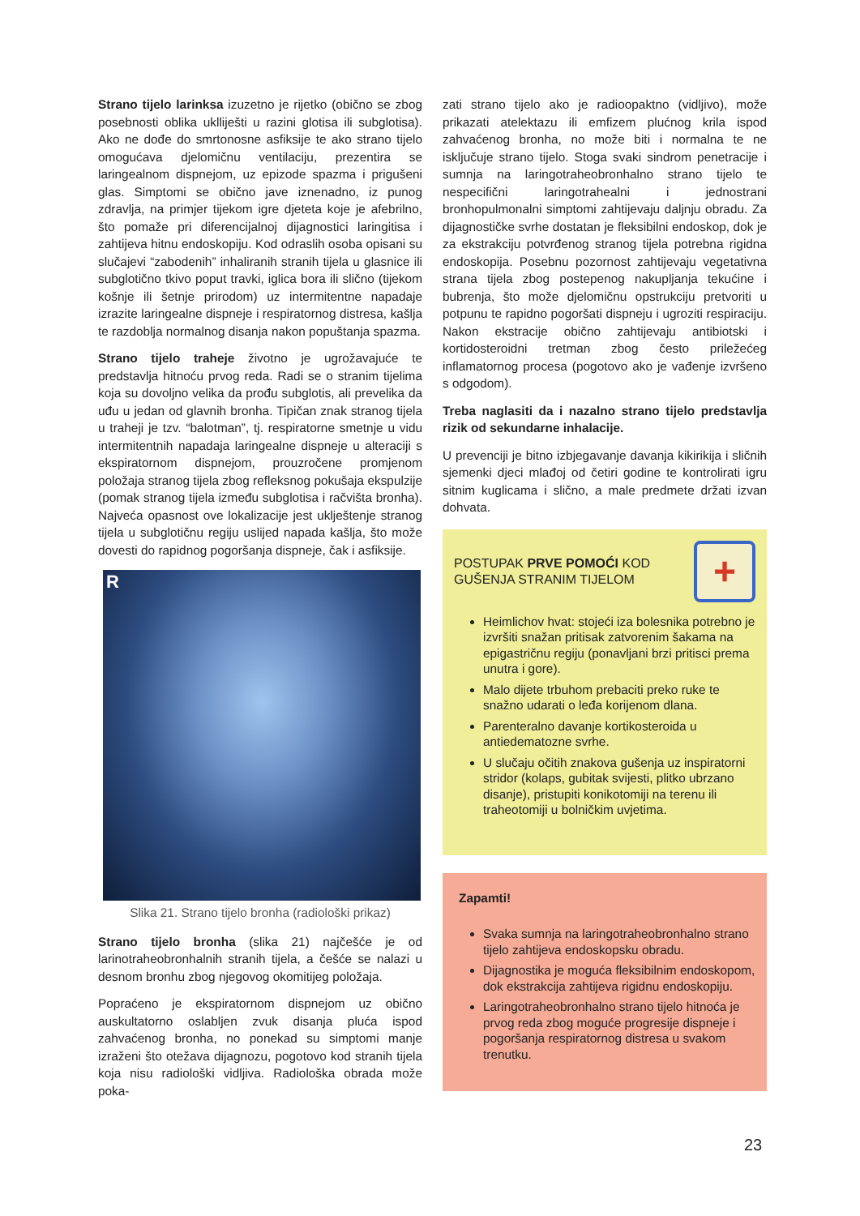Strano tijelo larinksa izuzetno je rijetko (obično se zbog posebnosti oblika uklliješti u razini glotisa ili subglotisa). Ako ne dođe do smrtonosne asfiksije te ako strano tijelo omogućava djelomičnu ventilaciju, prezentira se laringealnom dispnejom, uz epizode spazma i prigušeni glas. Simptomi se obično jave iznenadno, iz punog zdravlja, na primjer tijekom igre djeteta koje je afebrilno, što pomaže pri diferencijalnoj dijagnostici laringitisa i zahtijeva hitnu endoskopiju. Kod odraslih osoba opisani su slučajevi “zabodenih” inhaliranih stranih tijela u glasnice ili subglotično tkivo poput travki, iglica bora ili slično (tijekom košnje ili šetnje prirodom) uz intermitentne napadaje izrazite laringealne dispneje i respiratornog distresa, kašlja te razdoblja normalnog disanja nakon popuštanja spazma.
Strano tijelo traheje životno je ugrožavajuće te predstavlja hitnoću prvog reda. Radi se o stranim tijelima koja su dovoljno velika da prođu subglotis, ali prevelika da uđu u jedan od glavnih bronha. Tipičan znak stranog tijela u traheji je tzv. “balotman”, tj. respiratorne smetnje u vidu intermitentnih napadaja laringealne dispneje u alteraciji s ekspiratornom dispnejom, prouzročene promjenom položaja stranog tijela zbog refleksnog pokušaja ekspulzije (pomak stranog tijela između subglotisa i račvišta bronha). Najveća opasnost ove lokalizacije jest uklještenje stranog tijela u subglotičnu regiju uslijed napada kašlja, što može dovesti do rapidnog pogoršanja dispneje, čak i asfiksije.
R
Slika 21. Strano tijelo bronha (radiološki prikaz)
Strano tijelo bronha (slika 21) najčešće je od larinotraheobronhalnih stranih tijela, a češće se nalazi u desnom bronhu zbog njegovog okomitijeg položaja.
Popraćeno je ekspiratornom dispnejom uz obično auskultatorno oslabljen zvuk disanja pluća ispod zahvaćenog bronha, no ponekad su simptomi manje izraženi što otežava dijagnozu, pogotovo kod stranih tijela koja nisu radiološki vidljiva. Radiološka obrada može poka-
zati strano tijelo ako je radioopaktno (vidljivo), može prikazati atelektazu ili emfizem plućnog krila ispod zahvaćenog bronha, no može biti i normalna te ne isključuje strano tijelo. Stoga svaki sindrom penetracije i sumnja na laringotraheobronhalno strano tijelo te nespecifični laringotrahealni i jednostrani bronhopulmonalni simptomi zahtijevaju daljnju obradu. Za dijagnostičke svrhe dostatan je fleksibilni endoskop, dok je za ekstrakciju potvrđenog stranog tijela potrebna rigidna endoskopija. Posebnu pozornost zahtijevaju vegetativna strana tijela zbog postepenog nakupljanja tekućine i bubrenja, što može djelomičnu opstrukciju pretvoriti u potpunu te rapidno pogoršati dispneju i ugroziti respiraciju. Nakon ekstracije obično zahtijevaju antibiotski i kortidosteroidni tretman zbog često priležećeg inflamatornog procesa (pogotovo ako je vađenje izvršeno s odgodom).
Treba naglasiti da i nazalno strano tijelo predstavlja rizik od sekundarne inhalacije.
U prevenciji je bitno izbjegavanje davanja kikirikija i sličnih sjemenki djeci mlađoj od četiri godine te kontrolirati igru sitnim kuglicama i slično, a male predmete držati izvan dohvata.
POSTUPAK PRVE POMOĆI KOD
GUŠENJA STRANIM TIJELOM
+
Heimlichov hvat: stojeći iza bolesnika potrebno je izvršiti snažan pritisak zatvorenim šakama na epigastričnu regiju (ponavljani brzi pritisci prema unutra i gore).
Malo dijete trbuhom prebaciti preko ruke te snažno udarati o leđa korijenom dlana.
Parenteralno davanje kortikosteroida u antiedematozne svrhe.
U slučaju očitih znakova gušenja uz inspiratorni stridor (kolaps, gubitak svijesti, plitko ubrzano disanje), pristupiti konikotomiji na terenu ili traheotomiji u bolničkim uvjetima.
Zapamti!
Svaka sumnja na laringotraheobronhalno strano tijelo zahtijeva endoskopsku obradu.
Dijagnostika je moguća fleksibilnim endoskopom, dok ekstrakcija zahtijeva rigidnu endoskopiju.
Laringotraheobronhalno strano tijelo hitnoća je prvog reda zbog moguće progresije dispneje i pogoršanja respiratornog distresa u svakom trenutku.
23